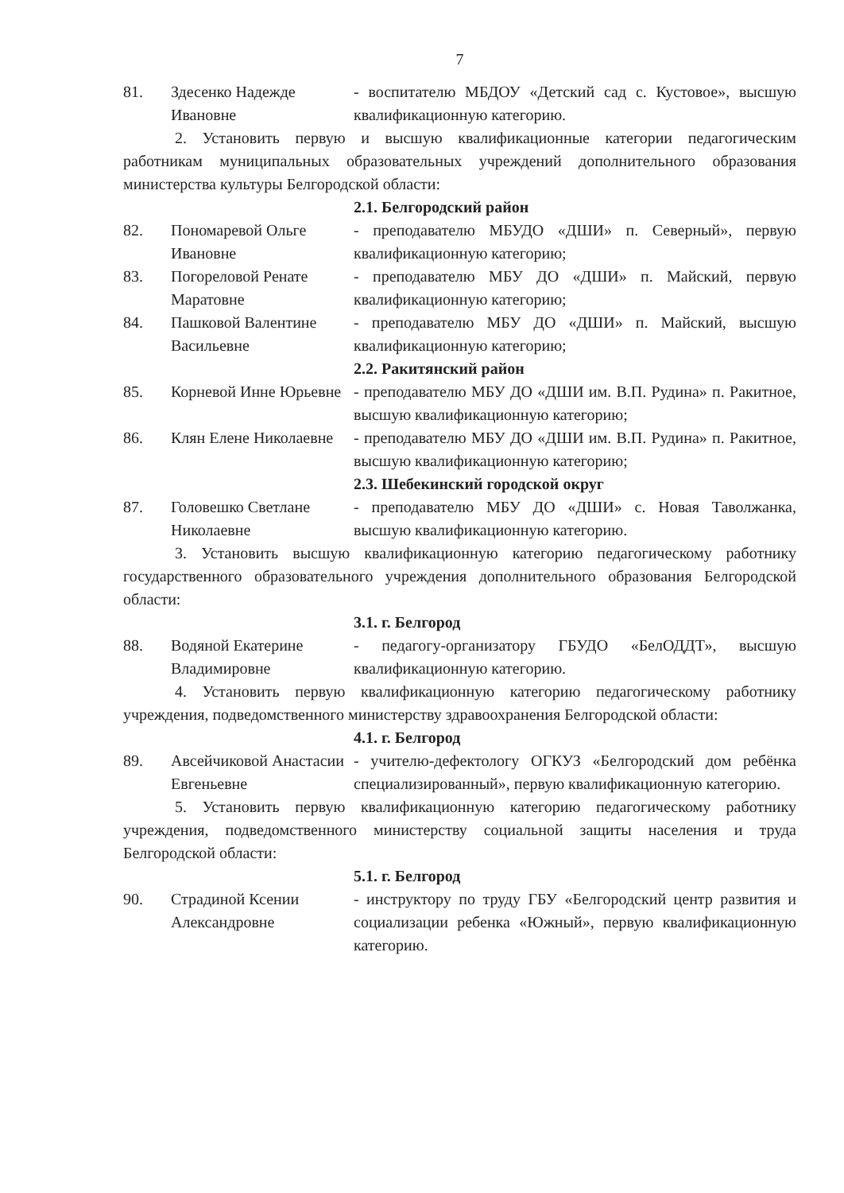7
81. Здесенко Надежде Ивановне
- воспитателю МБДОУ «Детский сад с. Кустовое», высшую квалификационную категорию.
2. Установить первую и высшую квалификационные категории педагогическим работникам муниципальных образовательных учреждений дополнительного образования министерства культуры Белгородской области:
2.1. Белгородский район
82. Пономаревой Ольге Ивановне
- преподавателю МБУДО «ДШИ» п. Северный», первую квалификационную категорию;
83. Погореловой Ренате Маратовне
- преподавателю МБУ ДО «ДШИ» п. Майский, первую квалификационную категорию;
84. Пашковой Валентине Васильевне
- преподавателю МБУ ДО «ДШИ» п. Майский, высшую квалификационную категорию;
2.2. Ракитянский район
85. Корневой Инне Юрьевне
- преподавателю МБУ ДО «ДШИ им. В.П. Рудина» п. Ракитное, высшую квалификационную категорию;
86. Клян Елене Николаевне
- преподавателю МБУ ДО «ДШИ им. В.П. Рудина» п. Ракитное, высшую квалификационную категорию;
2.3. Шебекинский городской округ
87. Головешко Светлане Николаевне
- преподавателю МБУ ДО «ДШИ» с. Новая Таволжанка, высшую квалификационную категорию.
3. Установить высшую квалификационную категорию педагогическому работнику государственного образовательного учреждения дополнительного образования Белгородской области:
3.1. г. Белгород
88. Водяной Екатерине Владимировне
- педагогу-организатору ГБУДО «БелОДДТ», высшую квалификационную категорию.
4. Установить первую квалификационную категорию педагогическому работнику учреждения, подведомственного министерству здравоохранения Белгородской области:
4.1. г. Белгород
89. Авсейчиковой Анастасии Евгеньевне
- учителю-дефектологу ОГКУЗ «Белгородский дом ребёнка специализированный», первую квалификационную категорию.
5. Установить первую квалификационную категорию педагогическому работнику учреждения, подведомственного министерству социальной защиты населения и труда Белгородской области:
5.1. г. Белгород
90. Страдиной Ксении Александровне
- инструктору по труду ГБУ «Белгородский центр развития и социализации ребенка «Южный», первую квалификационную категорию.